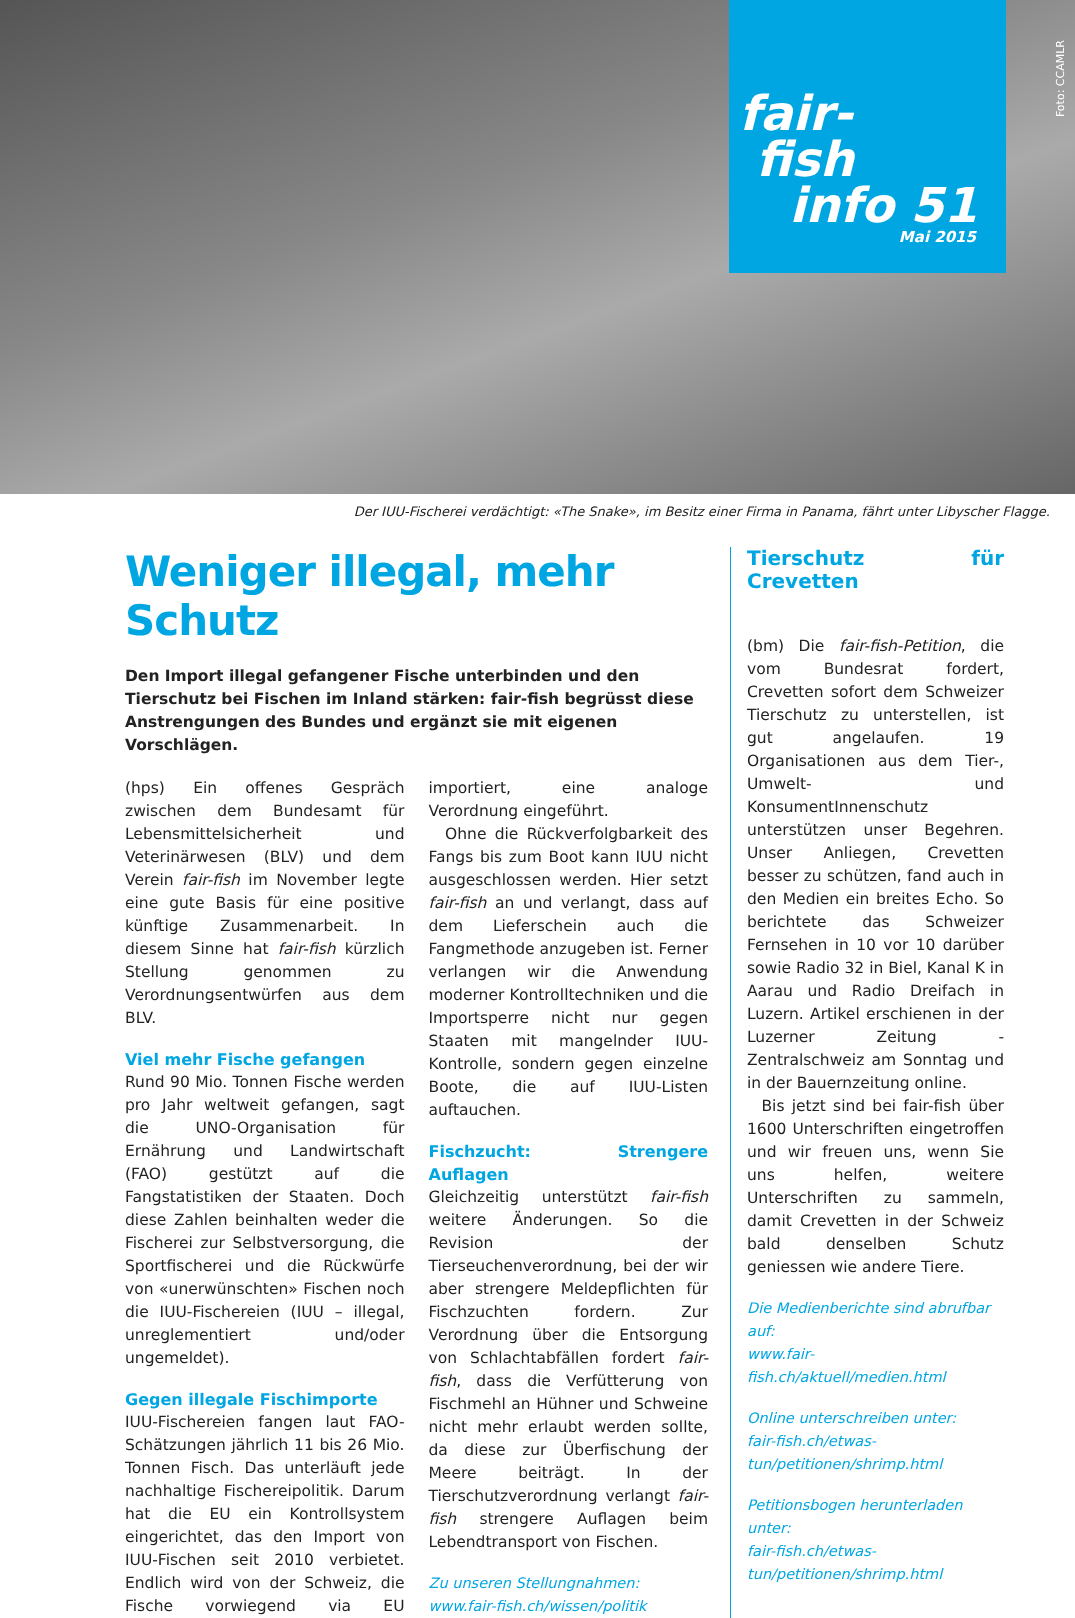fair-
fish
info 51
Mai 2015
Foto: CCAMLR
Der IUU-Fischerei verdächtigt: «The Snake», im Besitz einer Firma in Panama, fährt unter Libyscher Flagge.
Weniger illegal, mehr Schutz
Den Import illegal gefangener Fische unterbinden und den Tierschutz bei Fischen im Inland stärken: fair-fish begrüsst diese Anstrengungen des Bundes und ergänzt sie mit eigenen Vorschlägen.
(hps) Ein offenes Gespräch zwischen dem Bundesamt für Lebensmittelsicherheit und Veterinärwesen (BLV) und dem Verein fair-fish im November legte eine gute Basis für eine positive künftige Zusammenarbeit. In diesem Sinne hat fair-fish kürzlich Stellung genommen zu Verordnungsentwürfen aus dem BLV.
Viel mehr Fische gefangen
Rund 90 Mio. Tonnen Fische werden pro Jahr weltweit gefangen, sagt die UNO-Organisation für Ernährung und Landwirtschaft (FAO) gestützt auf die Fangstatistiken der Staaten. Doch diese Zahlen beinhalten weder die Fischerei zur Selbstversorgung, die Sportfischerei und die Rückwürfe von «unerwünschten» Fischen noch die IUU-Fischereien (IUU – illegal, unreglementiert und/oder ungemeldet).
Gegen illegale Fischimporte
IUU-Fischereien fangen laut FAO-Schätzungen jährlich 11 bis 26 Mio. Tonnen Fisch. Das unterläuft jede nachhaltige Fischereipolitik. Darum hat die EU ein Kontrollsystem eingerichtet, das den Import von IUU-Fischen seit 2010 verbietet. Endlich wird von der Schweiz, die Fische vorwiegend via EU importiert, eine analoge Verordnung eingeführt.
Ohne die Rückverfolgbarkeit des Fangs bis zum Boot kann IUU nicht ausgeschlossen werden. Hier setzt fair-fish an und verlangt, dass auf dem Lieferschein auch die Fangmethode anzugeben ist. Ferner verlangen wir die Anwendung moderner Kontrolltechniken und die Importsperre nicht nur gegen Staaten mit mangelnder IUU-Kontrolle, sondern gegen einzelne Boote, die auf IUU-Listen auftauchen.
Fischzucht: Strengere Auflagen
Gleichzeitig unterstützt fair-fish weitere Änderungen. So die Revision der Tierseuchenverordnung, bei der wir aber strengere Meldepflichten für Fischzuchten fordern. Zur Verordnung über die Entsorgung von Schlachtabfällen fordert fair-fish, dass die Verfütterung von Fischmehl an Hühner und Schweine nicht mehr erlaubt werden sollte, da diese zur Überfischung der Meere beiträgt. In der Tierschutzverordnung verlangt fair-fish strengere Auflagen beim Lebendtransport von Fischen.
Zu unseren Stellungnahmen:
www.fair-fish.ch/wissen/politik
Tierschutz für Crevetten
(bm) Die fair-fish-Petition, die vom Bundesrat fordert, Crevetten sofort dem Schweizer Tierschutz zu unterstellen, ist gut angelaufen. 19 Organisationen aus dem Tier-, Umwelt- und KonsumentInnenschutz unterstützen unser Begehren. Unser Anliegen, Crevetten besser zu schützen, fand auch in den Medien ein breites Echo. So berichtete das Schweizer Fernsehen in 10 vor 10 darüber sowie Radio 32 in Biel, Kanal K in Aarau und Radio Dreifach in Luzern. Artikel erschienen in der Luzerner Zeitung - Zentralschweiz am Sonntag und in der Bauernzeitung online.
Bis jetzt sind bei fair-fish über 1600 Unterschriften eingetroffen und wir freuen uns, wenn Sie uns helfen, weitere Unterschriften zu sammeln, damit Crevetten in der Schweiz bald denselben Schutz geniessen wie andere Tiere.
Die Medienberichte sind abrufbar auf:
www.fair-fish.ch/aktuell/medien.html
Online unterschreiben unter:
fair-fish.ch/etwas-tun/petitionen/shrimp.html
Petitionsbogen herunterladen unter:
fair-fish.ch/etwas-tun/petitionen/shrimp.html